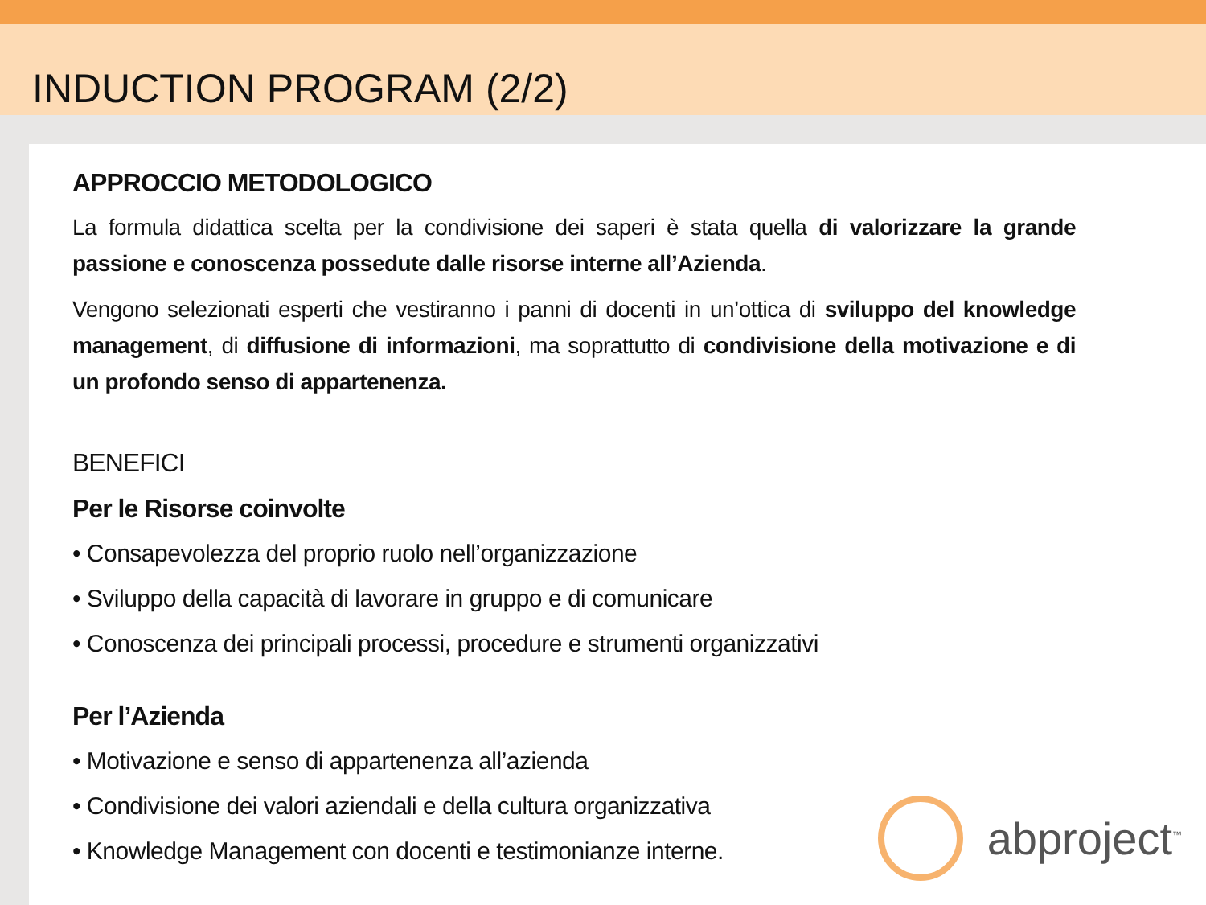INDUCTION PROGRAM (2/2)
APPROCCIO METODOLOGICO
La formula didattica scelta per la condivisione dei saperi è stata quella di valorizzare la grande passione e conoscenza possedute dalle risorse interne all’Azienda.
Vengono selezionati esperti che vestiranno i panni di docenti in un’ottica di sviluppo del knowledge management, di diffusione di informazioni, ma soprattutto di condivisione della motivazione e di un profondo senso di appartenenza.
BENEFICI
Per le Risorse coinvolte
• Consapevolezza del proprio ruolo nell’organizzazione
• Sviluppo della capacità di lavorare in gruppo e di comunicare
• Conoscenza dei principali processi, procedure e strumenti organizzativi
Per l’Azienda
• Motivazione e senso di appartenenza all’azienda
• Condivisione dei valori aziendali e della cultura organizzativa
• Knowledge Management con docenti e testimonianze interne.
abproject<sup>™</sup>